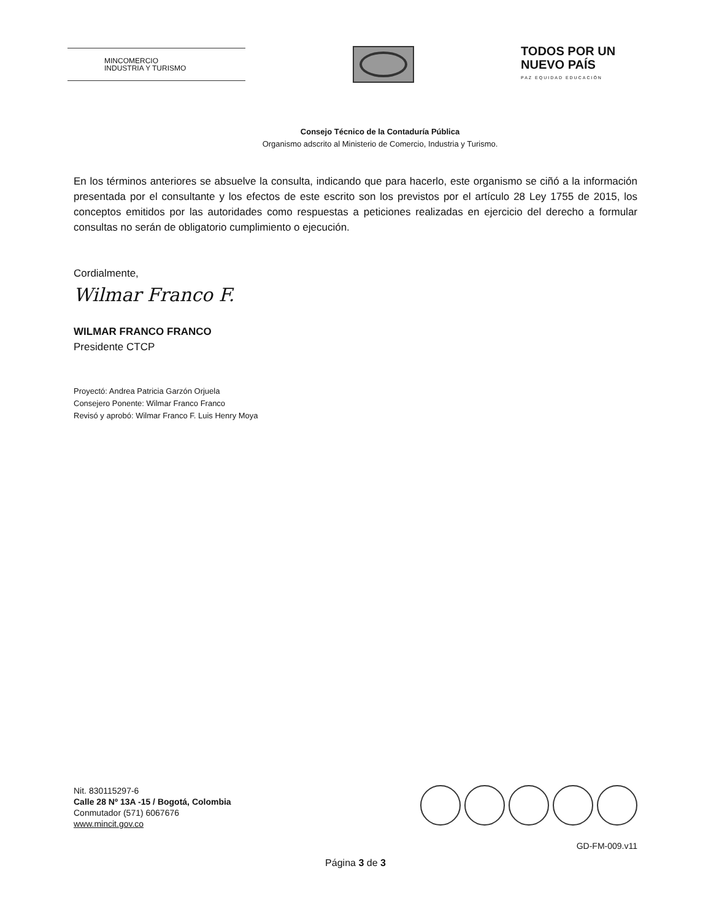MINCOMERCIO
INDUSTRIA Y TURISMO
TODOS POR UN
NUEVO PAÍS
PAZ EQUIDAD EDUCACIÓN
Consejo Técnico de la Contaduría Pública
Organismo adscrito al Ministerio de Comercio, Industria y Turismo.
En los términos anteriores se absuelve la consulta, indicando que para hacerlo, este organismo se ciñó a la información presentada por el consultante y los efectos de este escrito son los previstos por el artículo 28 Ley 1755 de 2015, los conceptos emitidos por las autoridades como respuestas a peticiones realizadas en ejercicio del derecho a formular consultas no serán de obligatorio cumplimiento o ejecución.
Cordialmente,
Wilmar Franco F.
WILMAR FRANCO FRANCO
Presidente CTCP
Proyectó: Andrea Patricia Garzón Orjuela
Consejero Ponente: Wilmar Franco Franco
Revisó y aprobó: Wilmar Franco F. Luis Henry Moya
Nit. 830115297-6
Calle 28 Nº 13A -15 / Bogotá, Colombia
Conmutador (571) 6067676
www.mincit.gov.co
GD-FM-009.v11
Página 3 de 3